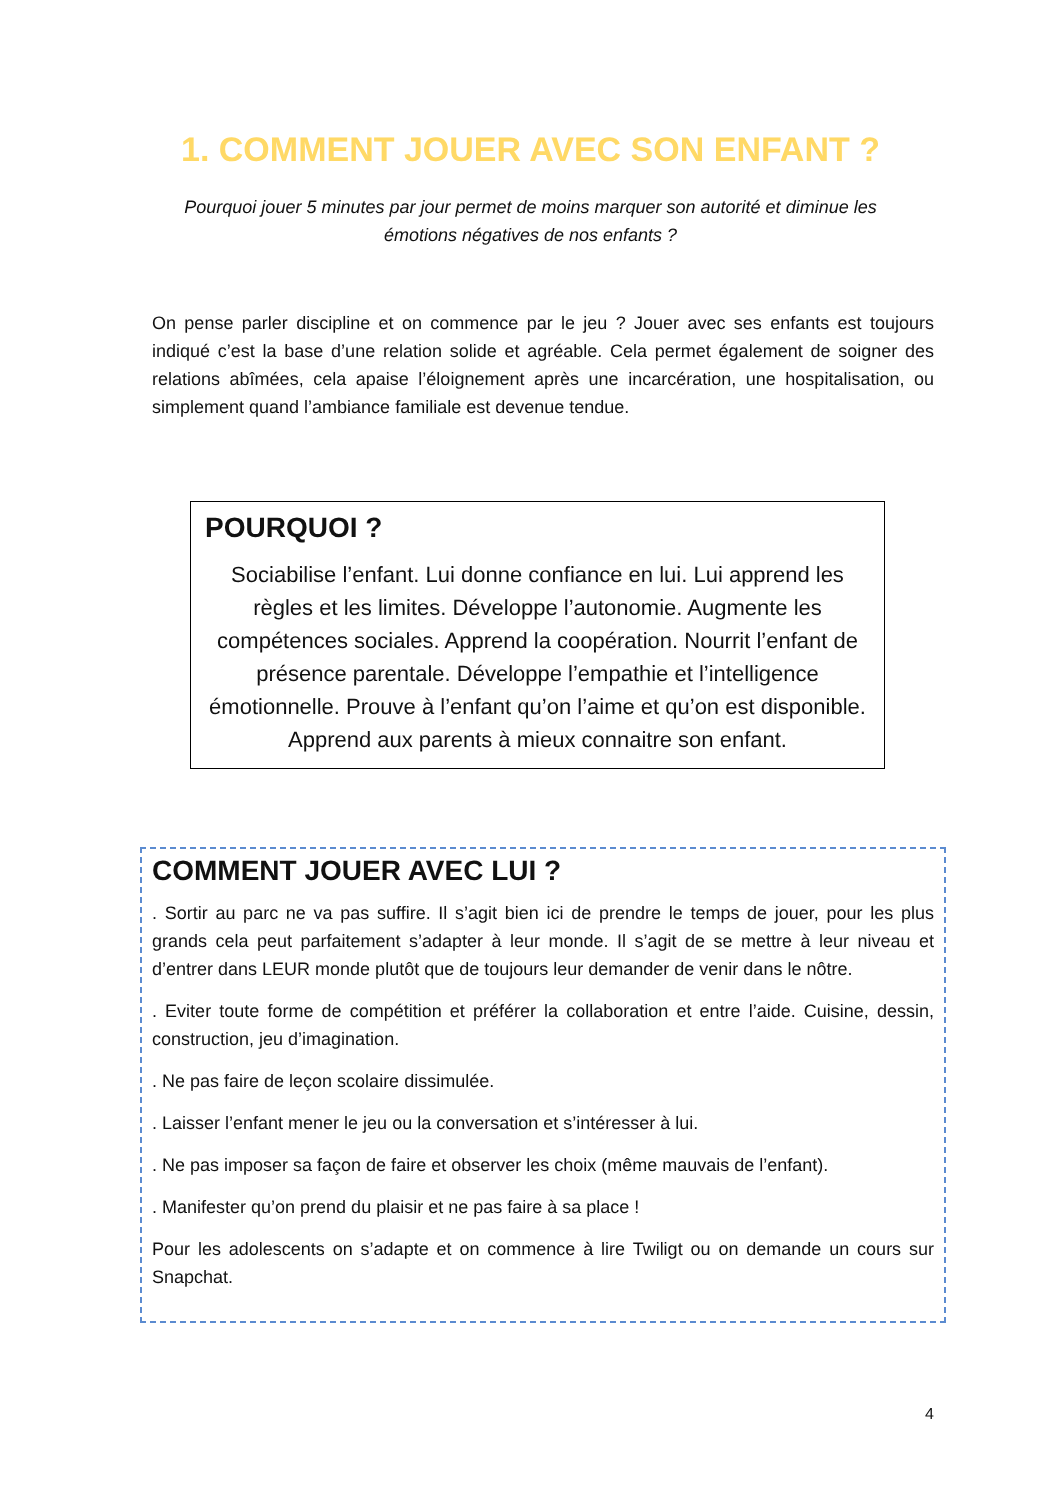1. COMMENT JOUER AVEC SON ENFANT ?
Pourquoi jouer 5 minutes par jour permet de moins marquer son autorité et diminue les émotions négatives de nos enfants ?
On pense parler discipline et on commence par le jeu ? Jouer avec ses enfants est toujours indiqué c’est la base d’une relation solide et agréable. Cela permet également de soigner des relations abîmées, cela apaise l’éloignement après une incarcération, une hospitalisation, ou simplement quand l’ambiance familiale est devenue tendue.
POURQUOI ?
Sociabilise l’enfant. Lui donne confiance en lui. Lui apprend les règles et les limites. Développe l’autonomie. Augmente les compétences sociales. Apprend la coopération. Nourrit l’enfant de présence parentale. Développe l’empathie et l’intelligence émotionnelle. Prouve à l’enfant qu’on l’aime et qu’on est disponible. Apprend aux parents à mieux connaitre son enfant.
COMMENT JOUER AVEC LUI ?
. Sortir au parc ne va pas suffire. Il s’agit bien ici de prendre le temps de jouer, pour les plus grands cela peut parfaitement s’adapter à leur monde. Il s’agit de se mettre à leur niveau et d’entrer dans LEUR monde plutôt que de toujours leur demander de venir dans le nôtre.
. Eviter toute forme de compétition et préférer la collaboration et entre l’aide. Cuisine, dessin, construction, jeu d’imagination.
. Ne pas faire de leçon scolaire dissimulée.
. Laisser l’enfant mener le jeu ou la conversation et s’intéresser à lui.
. Ne pas imposer sa façon de faire et observer les choix (même mauvais de l’enfant).
. Manifester qu’on prend du plaisir et ne pas faire à sa place !
Pour les adolescents on s’adapte et on commence à lire Twiligt ou on demande un cours sur Snapchat.
4